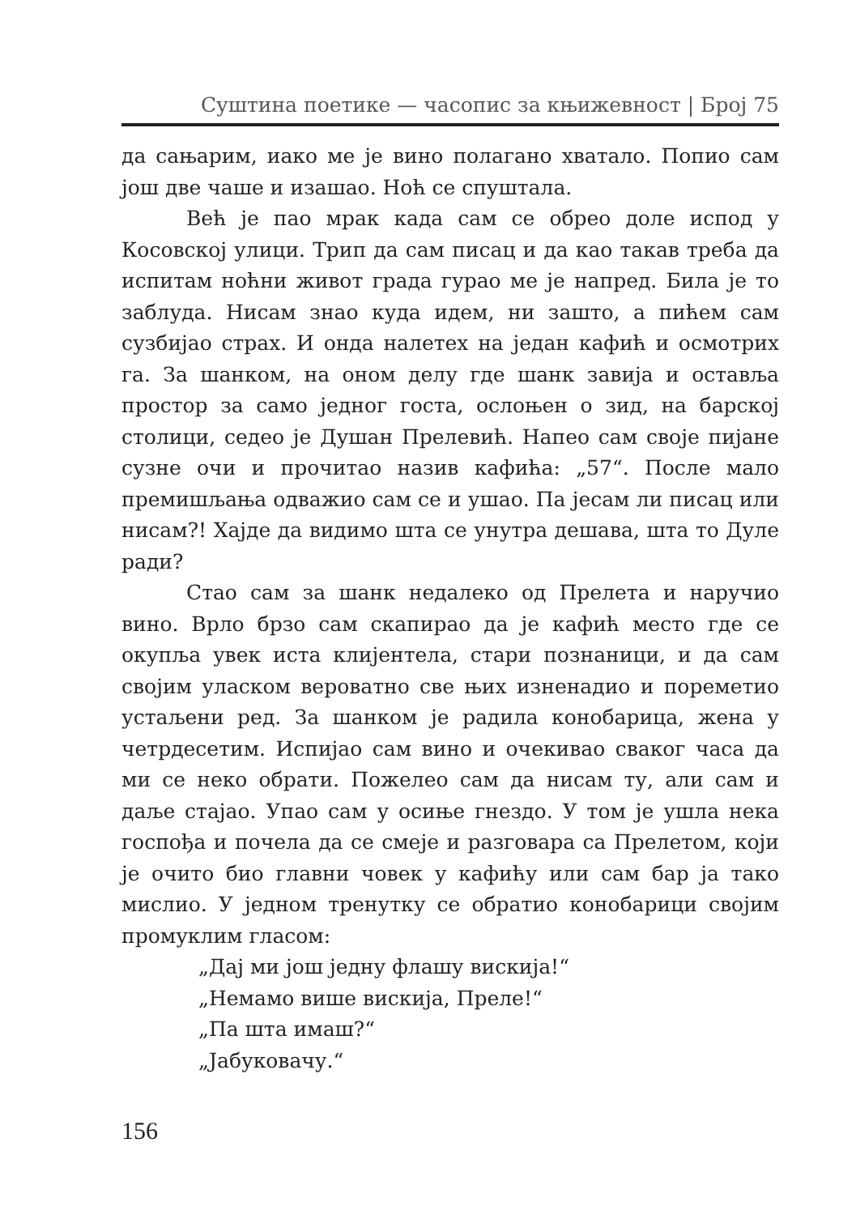Суштина поетике — часопис за књижевност | Број 75
да сањарим, иако ме је вино полагано хватало. Попио сам још две чаше и изашао. Ноћ се спуштала.
Већ је пао мрак када сам се обрео доле испод у Косовској улици. Трип да сам писац и да као такав треба да испитам ноћни живот града гурао ме је напред. Била је то заблуда. Нисам знао куда идем, ни зашто, а пићем сам сузбијао страх. И онда налетех на један кафић и осмотрих га. За шанком, на оном делу где шанк завија и оставља простор за само једног госта, ослоњен о зид, на барској столици, седео је Душан Прелевић. Напео сам своје пијане сузне очи и прочитао назив кафића: „57“. После мало премишљања одважио сам се и ушао. Па јесам ли писац или нисам?! Хајде да видимо шта се унутра дешава, шта то Дуле ради?
Стао сам за шанк недалеко од Прелета и наручио вино. Врло брзо сам скапирао да је кафић место где се окупља увек иста клијентела, стари познаници, и да сам својим уласком вероватно све њих изненадио и пореметио устаљени ред. За шанком је радила конобарица, жена у четрдесетим. Испијао сам вино и очекивао сваког часа да ми се неко обрати. Пожелео сам да нисам ту, али сам и даље стајао. Упао сам у осиње гнездо. У том је ушла нека госпођа и почела да се смеје и разговара са Прелетом, који је очито био главни човек у кафићу или сам бар ја тако мислио. У једном тренутку се обратио конобарици својим промуклим гласом:
„Дај ми још једну флашу вискија!“
„Немамо више вискија, Преле!“
„Па шта имаш?“
„Јабуковачу.“
156